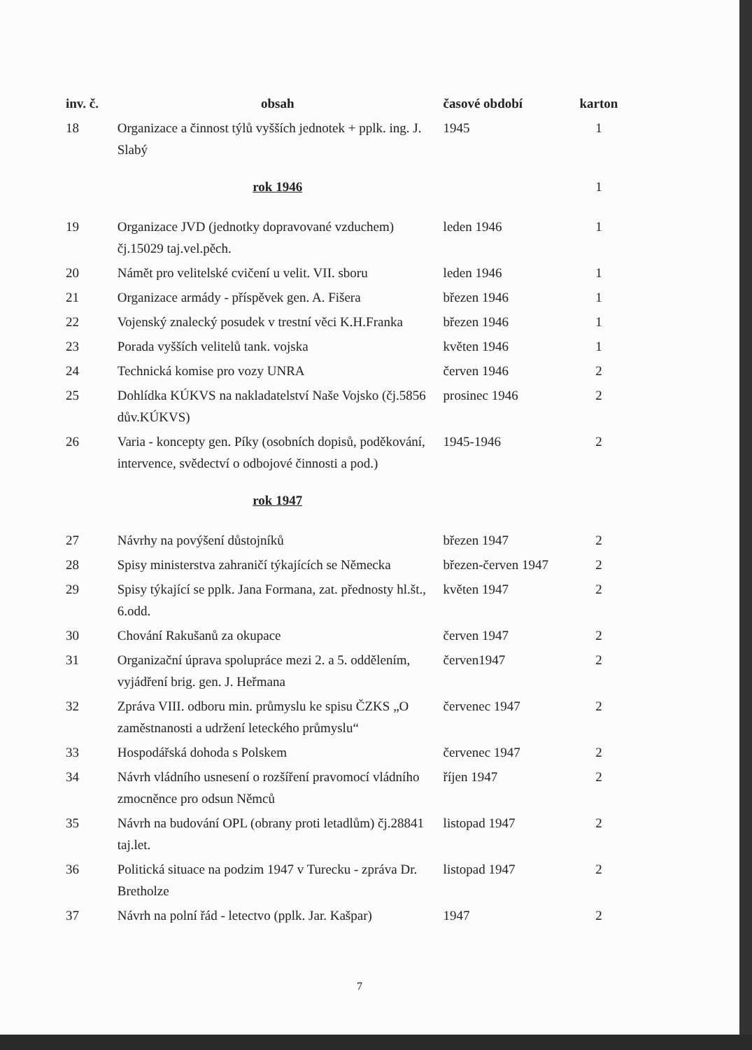| inv. č. | obsah | časové období | karton |
| --- | --- | --- | --- |
| 18 | Organizace a činnost týlů vyšších jednotek + pplk. ing. J. Slabý | 1945 | 1 |
| | rok 1946 | | 1 |
| 19 | Organizace JVD (jednotky dopravované vzduchem) čj.15029 taj.vel.pěch. | leden 1946 | 1 |
| 20 | Námět pro velitelské cvičení u velit. VII. sboru | leden 1946 | 1 |
| 21 | Organizace armády - příspěvek gen. A. Fišera | březen 1946 | 1 |
| 22 | Vojenský znalecký posudek v trestní věci K.H.Franka | březen 1946 | 1 |
| 23 | Porada vyšších velitelů tank. vojska | květen 1946 | 1 |
| 24 | Technická komise pro vozy UNRA | červen 1946 | 2 |
| 25 | Dohlídka KÚKVS na nakladatelství Naše Vojsko (čj.5856 dův.KÚKVS) | prosinec 1946 | 2 |
| 26 | Varia - koncepty gen. Píky (osobních dopisů, poděkování, intervence, svědectví o odbojové činnosti a pod.) | 1945-1946 | 2 |
| | rok 1947 | | |
| 27 | Návrhy na povýšení důstojníků | březen 1947 | 2 |
| 28 | Spisy ministerstva zahraničí týkajících se Německa | březen-červen 1947 | 2 |
| 29 | Spisy týkající se pplk. Jana Formana, zat. přednosty hl.št., 6.odd. | květen 1947 | 2 |
| 30 | Chování Rakušanů za okupace | červen 1947 | 2 |
| 31 | Organizační úprava spolupráce mezi 2. a 5. oddělením, vyjádření brig. gen. J. Heřmana | červen1947 | 2 |
| 32 | Zpráva VIII. odboru min. průmyslu ke spisu ČZKS „O zaměstnanosti a udržení leteckého průmyslu“ | červenec 1947 | 2 |
| 33 | Hospodářská dohoda s Polskem | červenec 1947 | 2 |
| 34 | Návrh vládního usnesení o rozšíření pravomocí vládního zmocněnce pro odsun Němců | říjen 1947 | 2 |
| 35 | Návrh na budování OPL (obrany proti letadlům) čj.28841 taj.let. | listopad 1947 | 2 |
| 36 | Politická situace na podzim 1947 v Turecku - zpráva Dr. Bretholze | listopad 1947 | 2 |
| 37 | Návrh na polní řád - letectvo (pplk. Jar. Kašpar) | 1947 | 2 |
7